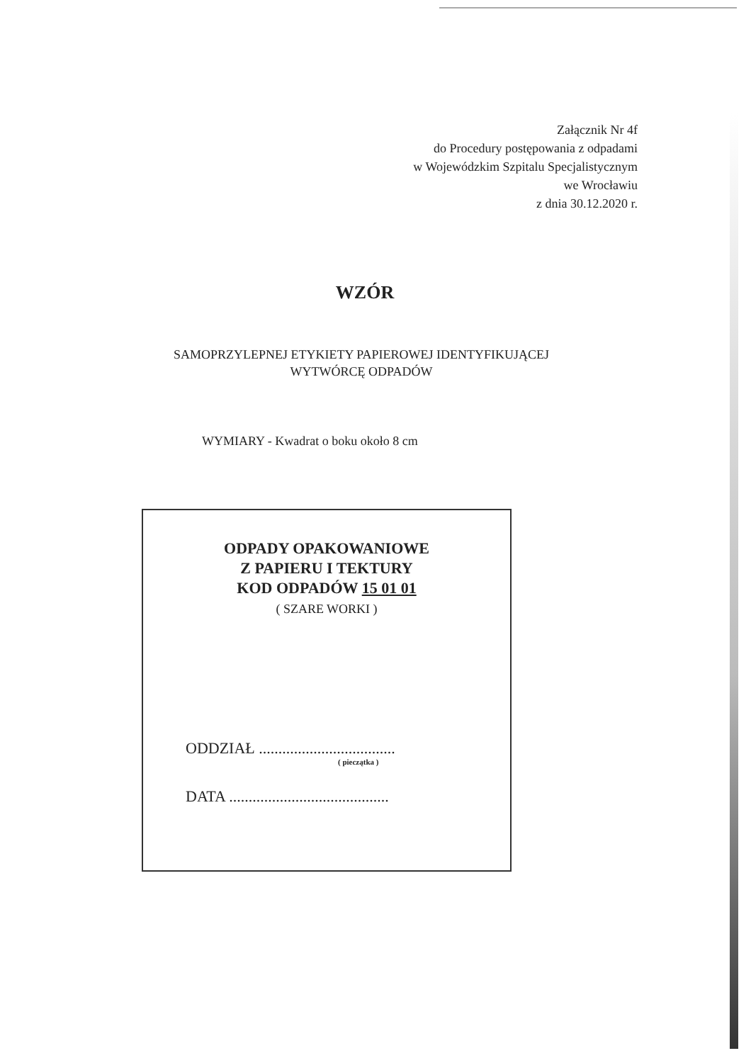Załącznik Nr 4f
do Procedury postępowania z odpadami
w Wojewódzkim Szpitalu Specjalistycznym
we Wrocławiu
z dnia 30.12.2020 r.
WZÓR
SAMOPRZYLEPNEJ ETYKIETY PAPIEROWEJ IDENTYFIKUJĄCEJ
WYTWÓRCĘ ODPADÓW
WYMIARY - Kwadrat o boku około 8 cm
ODPADY OPAKOWANIOWE
Z PAPIERU I TEKTURY
KOD ODPADÓW 15 01 01
( SZARE WORKI )
ODDZIAŁ ...................................
( pieczątka )
DATA .........................................